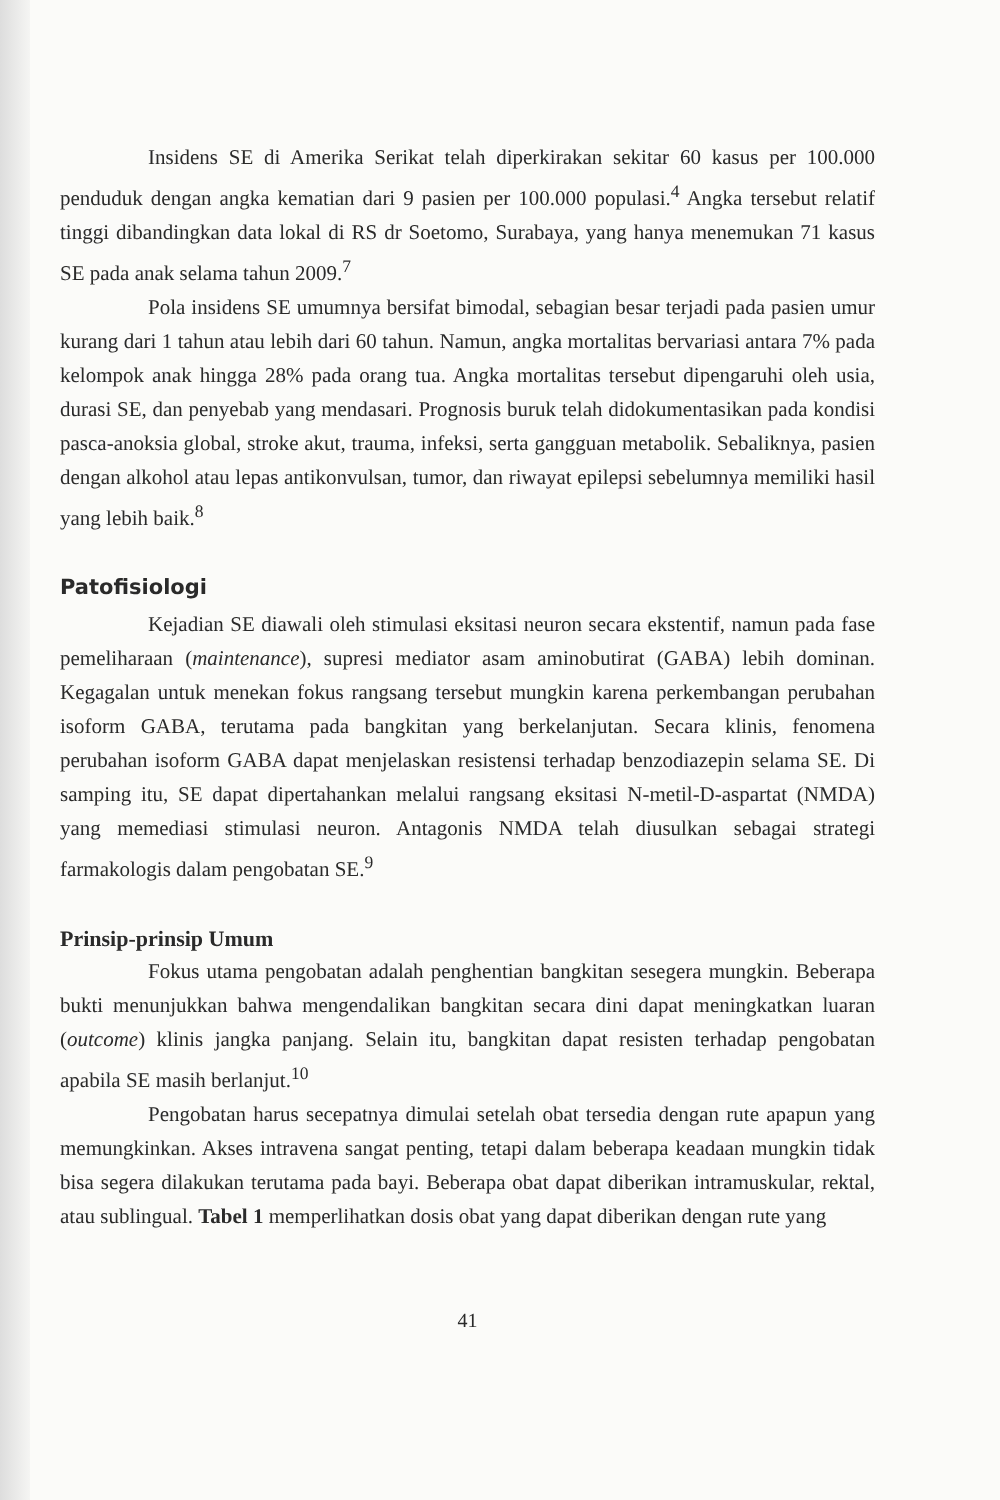Insidens SE di Amerika Serikat telah diperkirakan sekitar 60 kasus per 100.000 penduduk dengan angka kematian dari 9 pasien per 100.000 populasi.<sup>4</sup> Angka tersebut relatif tinggi dibandingkan data lokal di RS dr Soetomo, Surabaya, yang hanya menemukan 71 kasus SE pada anak selama tahun 2009.<sup>7</sup>
Pola insidens SE umumnya bersifat bimodal, sebagian besar terjadi pada pasien umur kurang dari 1 tahun atau lebih dari 60 tahun. Namun, angka mortalitas bervariasi antara 7% pada kelompok anak hingga 28% pada orang tua. Angka mortalitas tersebut dipengaruhi oleh usia, durasi SE, dan penyebab yang mendasari. Prognosis buruk telah didokumentasikan pada kondisi pasca-anoksia global, stroke akut, trauma, infeksi, serta gangguan metabolik. Sebaliknya, pasien dengan alkohol atau lepas antikonvulsan, tumor, dan riwayat epilepsi sebelumnya memiliki hasil yang lebih baik.<sup>8</sup>
Patofisiologi
Kejadian SE diawali oleh stimulasi eksitasi neuron secara ekstentif, namun pada fase pemeliharaan (maintenance), supresi mediator asam aminobutirat (GABA) lebih dominan. Kegagalan untuk menekan fokus rangsang tersebut mungkin karena perkembangan perubahan isoform GABA, terutama pada bangkitan yang berkelanjutan. Secara klinis, fenomena perubahan isoform GABA dapat menjelaskan resistensi terhadap benzodiazepin selama SE. Di samping itu, SE dapat dipertahankan melalui rangsang eksitasi N-metil-D-aspartat (NMDA) yang memediasi stimulasi neuron. Antagonis NMDA telah diusulkan sebagai strategi farmakologis dalam pengobatan SE.<sup>9</sup>
Prinsip-prinsip Umum
Fokus utama pengobatan adalah penghentian bangkitan sesegera mungkin. Beberapa bukti menunjukkan bahwa mengendalikan bangkitan secara dini dapat meningkatkan luaran (outcome) klinis jangka panjang. Selain itu, bangkitan dapat resisten terhadap pengobatan apabila SE masih berlanjut.<sup>10</sup>
Pengobatan harus secepatnya dimulai setelah obat tersedia dengan rute apapun yang memungkinkan. Akses intravena sangat penting, tetapi dalam beberapa keadaan mungkin tidak bisa segera dilakukan terutama pada bayi. Beberapa obat dapat diberikan intramuskular, rektal, atau sublingual. Tabel 1 memperlihatkan dosis obat yang dapat diberikan dengan rute yang
41